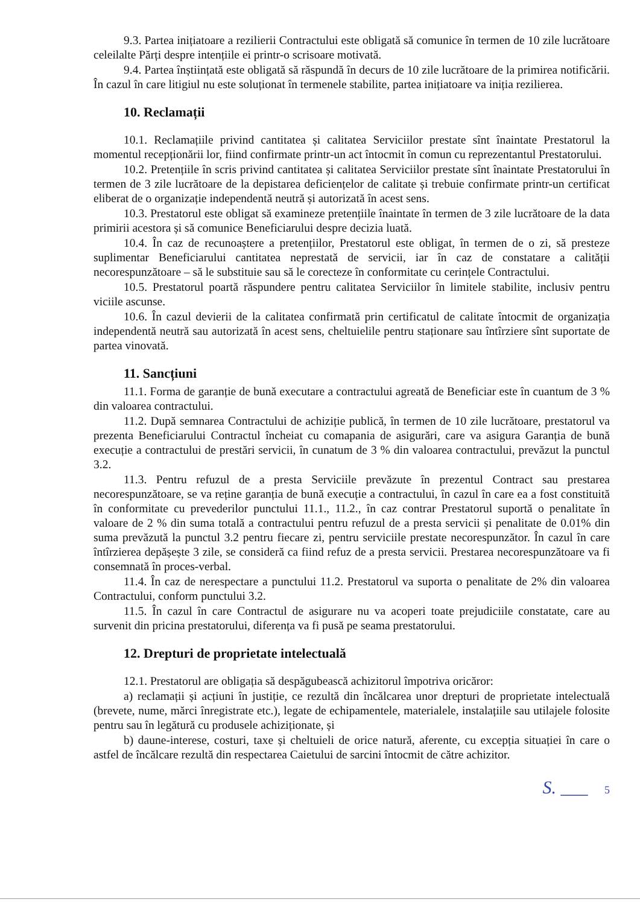9.3. Partea inițiatoare a rezilierii Contractului este obligată să comunice în termen de 10 zile lucrătoare celeilalte Părți despre intențiile ei printr-o scrisoare motivată.
9.4. Partea înștiințată este obligată să răspundă în decurs de 10 zile lucrătoare de la primirea notificării. În cazul în care litigiul nu este soluționat în termenele stabilite, partea inițiatoare va iniția rezilierea.
10. Reclamații
10.1. Reclamațiile privind cantitatea și calitatea Serviciilor prestate sînt înaintate Prestatorul la momentul recepționării lor, fiind confirmate printr-un act întocmit în comun cu reprezentantul Prestatorului.
10.2. Pretențiile în scris privind cantitatea și calitatea Serviciilor prestate sînt înaintate Prestatorului în termen de 3 zile lucrătoare de la depistarea deficiențelor de calitate și trebuie confirmate printr-un certificat eliberat de o organizație independentă neutră și autorizată în acest sens.
10.3. Prestatorul este obligat să examineze pretențiile înaintate în termen de 3 zile lucrătoare de la data primirii acestora și să comunice Beneficiarului despre decizia luată.
10.4. În caz de recunoaștere a pretențiilor, Prestatorul este obligat, în termen de o zi, să presteze suplimentar Beneficiarului cantitatea neprestată de servicii, iar în caz de constatare a calității necorespunzătoare – să le substituie sau să le corecteze în conformitate cu cerințele Contractului.
10.5. Prestatorul poartă răspundere pentru calitatea Serviciilor în limitele stabilite, inclusiv pentru viciile ascunse.
10.6. În cazul devierii de la calitatea confirmată prin certificatul de calitate întocmit de organizația independentă neutră sau autorizată în acest sens, cheltuielile pentru staționare sau întîrziere sînt suportate de partea vinovată.
11. Sancțiuni
11.1. Forma de garanție de bună executare a contractului agreată de Beneficiar este în cuantum de 3 % din valoarea contractului.
11.2. După semnarea Contractului de achiziție publică, în termen de 10 zile lucrătoare, prestatorul va prezenta Beneficiarului Contractul încheiat cu comapania de asigurări, care va asigura Garanția de bună execuție a contractului de prestări servicii, în cunatum de 3 % din valoarea contractului, prevăzut la punctul 3.2.
11.3. Pentru refuzul de a presta Serviciile prevăzute în prezentul Contract sau prestarea necorespunzătoare, se va reține garanția de bună execuție a contractului, în cazul în care ea a fost constituită în conformitate cu prevederilor punctului 11.1., 11.2., în caz contrar Prestatorul suportă o penalitate în valoare de 2 % din suma totală a contractului pentru refuzul de a presta servicii și penalitate de 0.01% din suma prevăzută la punctul 3.2 pentru fiecare zi, pentru serviciile prestate necorespunzător. În cazul în care întîrzierea depășește 3 zile, se consideră ca fiind refuz de a presta servicii. Prestarea necorespunzătoare va fi consemnată în proces-verbal.
11.4. În caz de nerespectare a punctului 11.2. Prestatorul va suporta o penalitate de 2% din valoarea Contractului, conform punctului 3.2.
11.5. În cazul în care Contractul de asigurare nu va acoperi toate prejudiciile constatate, care au survenit din pricina prestatorului, diferența va fi pusă pe seama prestatorului.
12. Drepturi de proprietate intelectuală
12.1. Prestatorul are obligația să despăgubească achizitorul împotriva oricăror:
a) reclamații și acțiuni în justiție, ce rezultă din încălcarea unor drepturi de proprietate intelectuală (brevete, nume, mărci înregistrate etc.), legate de echipamentele, materialele, instalațiile sau utilajele folosite pentru sau în legătură cu produsele achiziționate, și
b) daune-interese, costuri, taxe și cheltuieli de orice natură, aferente, cu excepția situației în care o astfel de încălcare rezultă din respectarea Caietului de sarcini întocmit de către achizitor.
S. ___ 5